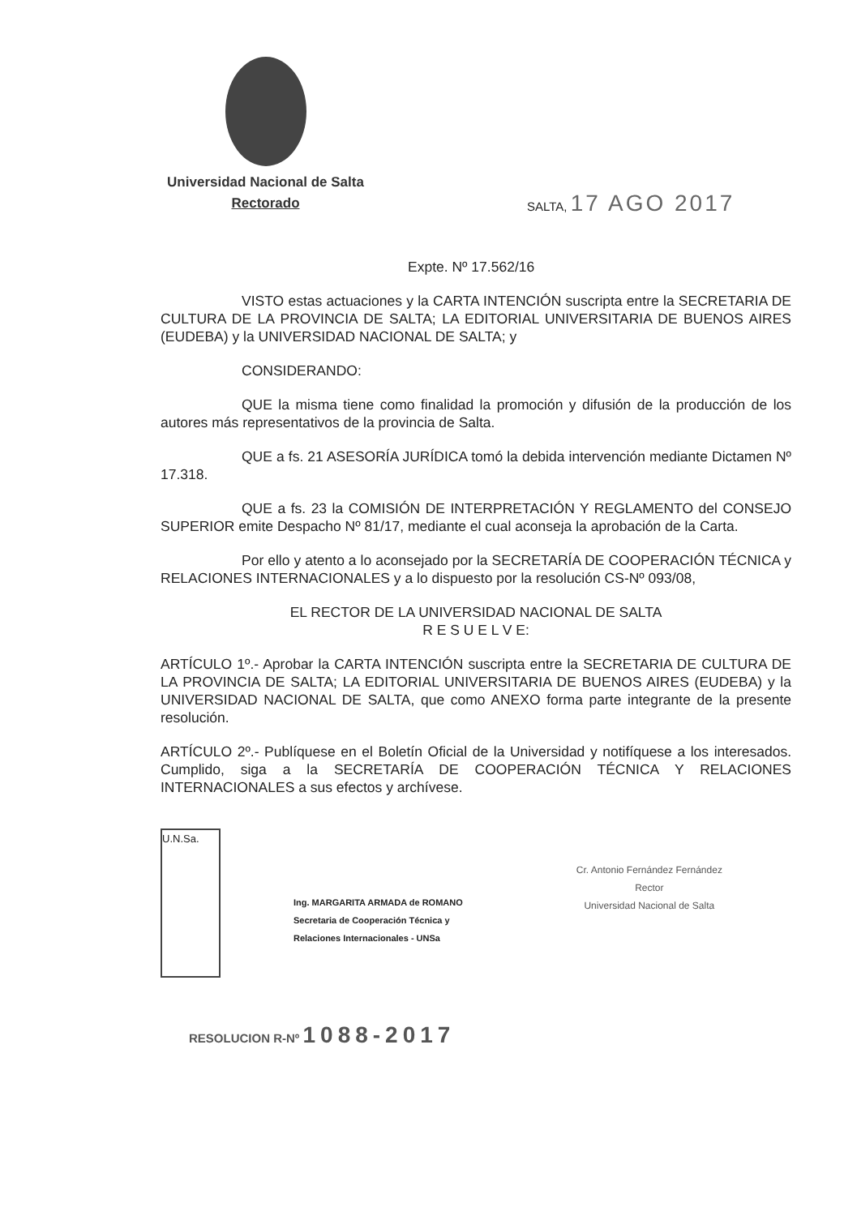Universidad Nacional de Salta
Rectorado
SALTA, 17 AGO 2017
Expte. Nº 17.562/16
VISTO estas actuaciones y la CARTA INTENCIÓN suscripta entre la SECRETARIA DE CULTURA DE LA PROVINCIA DE SALTA; LA EDITORIAL UNIVERSITARIA DE BUENOS AIRES (EUDEBA) y la UNIVERSIDAD NACIONAL DE SALTA; y
CONSIDERANDO:
QUE la misma tiene como finalidad la promoción y difusión de la producción de los autores más representativos de la provincia de Salta.
QUE a fs. 21 ASESORÍA JURÍDICA tomó la debida intervención mediante Dictamen Nº 17.318.
QUE a fs. 23 la COMISIÓN DE INTERPRETACIÓN Y REGLAMENTO del CONSEJO SUPERIOR emite Despacho Nº 81/17, mediante el cual aconseja la aprobación de la Carta.
Por ello y atento a lo aconsejado por la SECRETARÍA DE COOPERACIÓN TÉCNICA y RELACIONES INTERNACIONALES y a lo dispuesto por la resolución CS-Nº 093/08,
EL RECTOR DE LA UNIVERSIDAD NACIONAL DE SALTA
R E S U E L V E:
ARTÍCULO 1º.- Aprobar la CARTA INTENCIÓN suscripta entre la SECRETARIA DE CULTURA DE LA PROVINCIA DE SALTA; LA EDITORIAL UNIVERSITARIA DE BUENOS AIRES (EUDEBA) y la UNIVERSIDAD NACIONAL DE SALTA, que como ANEXO forma parte integrante de la presente resolución.
ARTÍCULO 2º.- Publíquese en el Boletín Oficial de la Universidad y notifíquese a los interesados. Cumplido, siga a la SECRETARÍA DE COOPERACIÓN TÉCNICA Y RELACIONES INTERNACIONALES a sus efectos y archívese.
U.N.Sa.
Ing. MARGARITA ARMADA de ROMANO
Secretaria de Cooperación Técnica y
Relaciones Internacionales - UNSa
Cr. Antonio Fernández Fernández
Rector
Universidad Nacional de Salta
RESOLUCION R-Nº 1088-2017